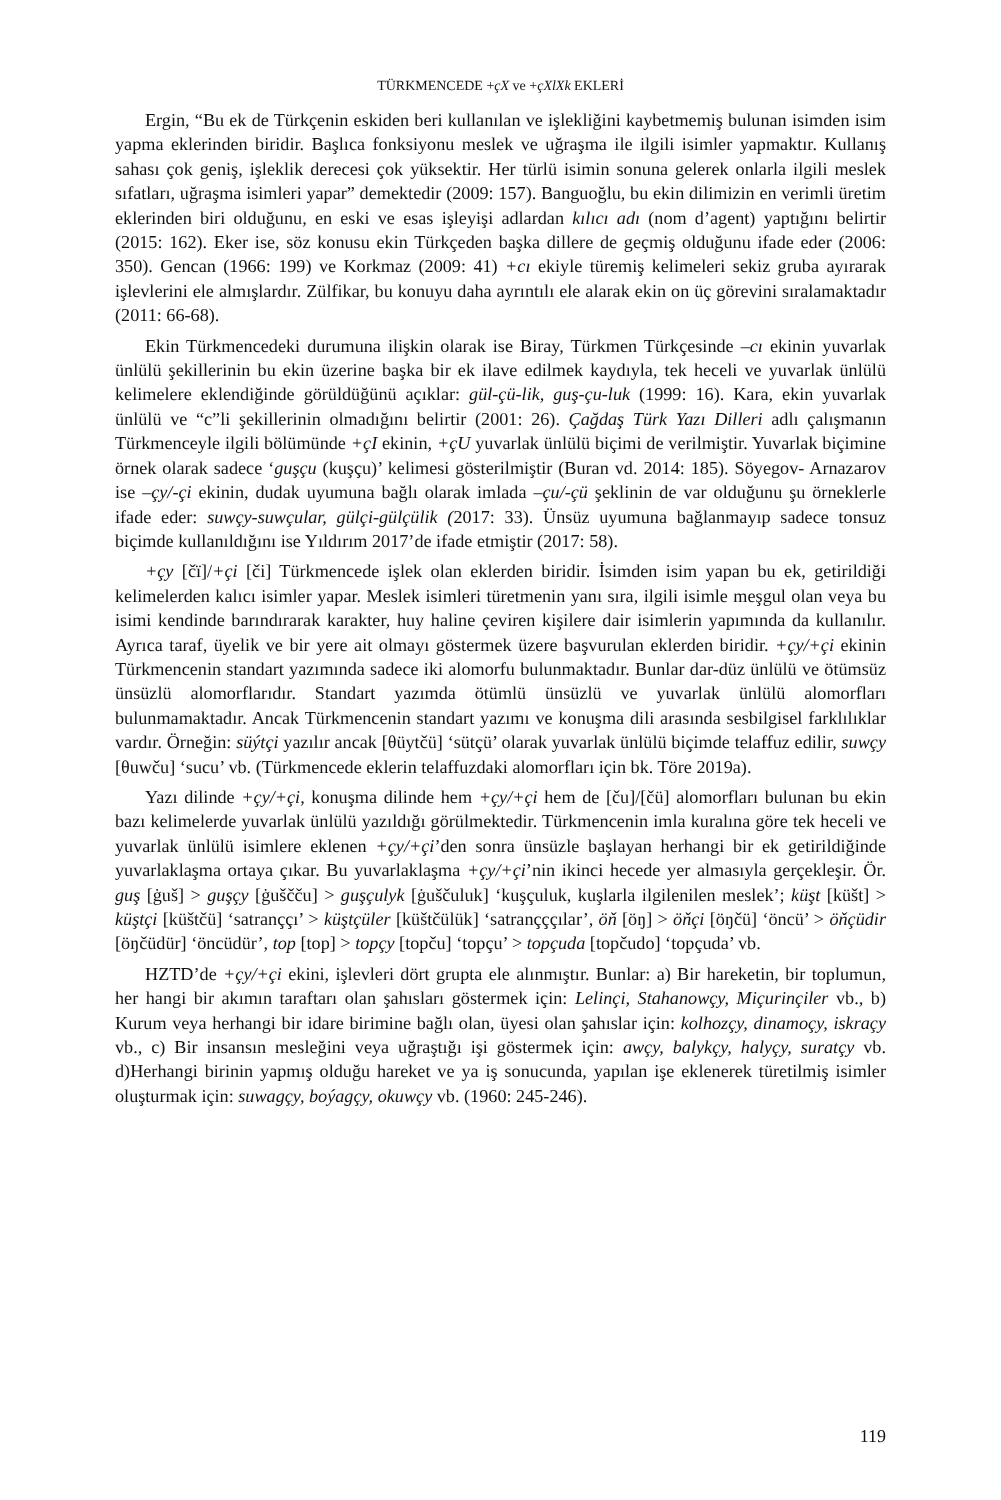TÜRKMENCEDE +çX ve +çXlXk EKLERİ
Ergin, “Bu ek de Türkçenin eskiden beri kullanılan ve işlekliğini kaybetmemiş bulunan isimden isim yapma eklerinden biridir. Başlıca fonksiyonu meslek ve uğraşma ile ilgili isimler yapmaktır. Kullanış sahası çok geniş, işleklik derecesi çok yüksektir. Her türlü isimin sonuna gelerek onlarla ilgili meslek sıfatları, uğraşma isimleri yapar” demektedir (2009: 157). Banguoğlu, bu ekin dilimizin en verimli üretim eklerinden biri olduğunu, en eski ve esas işleyişi adlardan kılıcı adı (nom d’agent) yaptığını belirtir (2015: 162). Eker ise, söz konusu ekin Türkçeden başka dillere de geçmiş olduğunu ifade eder (2006: 350). Gencan (1966: 199) ve Korkmaz (2009: 41) +cı ekiyle türemiş kelimeleri sekiz gruba ayırarak işlevlerini ele almışlardır. Zülfikar, bu konuyu daha ayrıntılı ele alarak ekin on üç görevini sıralamaktadır (2011: 66-68).
Ekin Türkmencedeki durumuna ilişkin olarak ise Biray, Türkmen Türkçesinde –cı ekinin yuvarlak ünlülü şekillerinin bu ekin üzerine başka bir ek ilave edilmek kaydıyla, tek heceli ve yuvarlak ünlülü kelimelere eklendiğinde görüldüğünü açıklar: gül-çü-lik, guş-çu-luk (1999: 16). Kara, ekin yuvarlak ünlülü ve “c”li şekillerinin olmadığını belirtir (2001: 26). Çağdaş Türk Yazı Dilleri adlı çalışmanın Türkmenceyle ilgili bölümünde +çI ekinin, +çU yuvarlak ünlülü biçimi de verilmiştir. Yuvarlak biçimine örnek olarak sadece ‘guşçu (kuşçu)’ kelimesi gösterilmiştir (Buran vd. 2014: 185). Söyegov- Arnazarov ise –çy/-çi ekinin, dudak uyumuna bağlı olarak imlada –çu/-çü şeklinin de var olduğunu şu örneklerle ifade eder: suwçy-suwçular, gülçi-gülçülik (2017: 33). Ünsüz uyumuna bağlanmayıp sadece tonsuz biçimde kullanıldığını ise Yıldırım 2017’de ifade etmiştir (2017: 58).
+çy [čï]/+çi [či] Türkmencede işlek olan eklerden biridir. İsimden isim yapan bu ek, getirildiği kelimelerden kalıcı isimler yapar. Meslek isimleri türetmenin yanı sıra, ilgili isimle meşgul olan veya bu isimi kendinde barındırarak karakter, huy haline çeviren kişilere dair isimlerin yapımında da kullanılır. Ayrıca taraf, üyelik ve bir yere ait olmayı göstermek üzere başvurulan eklerden biridir. +çy/+çi ekinin Türkmencenin standart yazımında sadece iki alomorfu bulunmaktadır. Bunlar dar-düz ünlülü ve ötümsüz ünsüzlü alomorflarıdır. Standart yazımda ötümlü ünsüzlü ve yuvarlak ünlülü alomorfları bulunmamaktadır. Ancak Türkmencenin standart yazımı ve konuşma dili arasında sesbilgisel farklılıklar vardır. Örneğin: süýtçi yazılır ancak [θüytčü] ‘sütçü’ olarak yuvarlak ünlülü biçimde telaffuz edilir, suwçy [θuwču] ‘sucu’ vb. (Türkmencede eklerin telaffuzdaki alomorfları için bk. Töre 2019a).
Yazı dilinde +çy/+çi, konuşma dilinde hem +çy/+çi hem de [ču]/[čü] alomorfları bulunan bu ekin bazı kelimelerde yuvarlak ünlülü yazıldığı görülmektedir. Türkmencenin imla kuralına göre tek heceli ve yuvarlak ünlülü isimlere eklenen +çy/+çi’den sonra ünsüzle başlayan herhangi bir ek getirildiğinde yuvarlaklaşma ortaya çıkar. Bu yuvarlaklaşma +çy/+çi’nin ikinci hecede yer almasıyla gerçekleşir. Ör. guş [ġuš] > guşçy [ġuščču] > guşçulyk [ġuščuluk] ‘kuşçuluk, kuşlarla ilgilenilen meslek’; küşt [küšt] > küştçi [küštčü] ‘satranççı’ > küştçüler [küštčülük] ‘satrançççılar’, öň [öŋ] > öňçi [öŋčü] ‘öncü’ > öňçüdir [öŋčüdür] ‘öncüdür’, top [top] > topçy [topču] ‘topçu’ > topçuda [topčudo] ‘topçuda’ vb.
HZTD’de +çy/+çi ekini, işlevleri dört grupta ele alınmıştır. Bunlar: a) Bir hareketin, bir toplumun, her hangi bir akımın taraftarı olan şahısları göstermek için: Lelinçi, Stahanowçy, Miçurinçiler vb., b) Kurum veya herhangi bir idare birimine bağlı olan, üyesi olan şahıslar için: kolhozçy, dinamoçy, iskraçy vb., c) Bir insansın mesleğini veya uğraştığı işi göstermek için: awçy, balykçy, halyçy, suratçy vb. d)Herhangi birinin yapmış olduğu hareket ve ya iş sonucunda, yapılan işe eklenerek türetilmiş isimler oluşturmak için: suwagçy, boýagçy, okuwçy vb. (1960: 245-246).
119